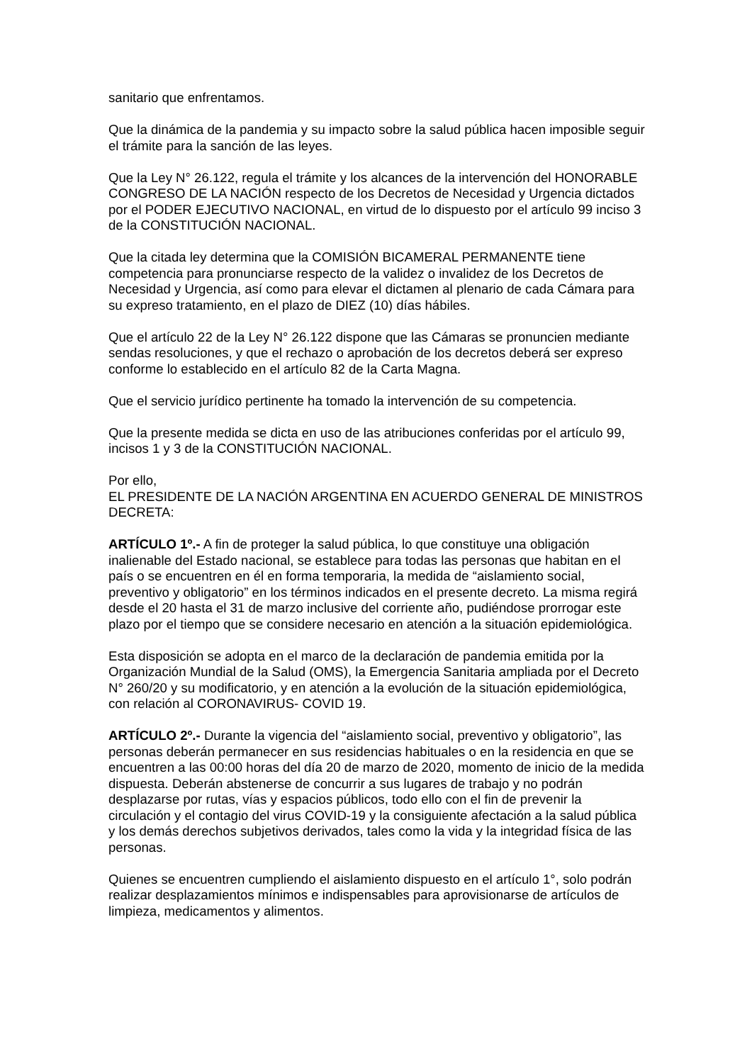sanitario que enfrentamos.
Que la dinámica de la pandemia y su impacto sobre la salud pública hacen imposible seguir el trámite para la sanción de las leyes.
Que la Ley N° 26.122, regula el trámite y los alcances de la intervención del HONORABLE CONGRESO DE LA NACIÓN respecto de los Decretos de Necesidad y Urgencia dictados por el PODER EJECUTIVO NACIONAL, en virtud de lo dispuesto por el artículo 99 inciso 3 de la CONSTITUCIÓN NACIONAL.
Que la citada ley determina que la COMISIÓN BICAMERAL PERMANENTE tiene competencia para pronunciarse respecto de la validez o invalidez de los Decretos de Necesidad y Urgencia, así como para elevar el dictamen al plenario de cada Cámara para su expreso tratamiento, en el plazo de DIEZ (10) días hábiles.
Que el artículo 22 de la Ley N° 26.122 dispone que las Cámaras se pronuncien mediante sendas resoluciones, y que el rechazo o aprobación de los decretos deberá ser expreso conforme lo establecido en el artículo 82 de la Carta Magna.
Que el servicio jurídico pertinente ha tomado la intervención de su competencia.
Que la presente medida se dicta en uso de las atribuciones conferidas por el artículo 99, incisos 1 y 3 de la CONSTITUCIÓN NACIONAL.
Por ello,
EL PRESIDENTE DE LA NACIÓN ARGENTINA EN ACUERDO GENERAL DE MINISTROS
DECRETA:
ARTÍCULO 1º.- A fin de proteger la salud pública, lo que constituye una obligación inalienable del Estado nacional, se establece para todas las personas que habitan en el país o se encuentren en él en forma temporaria, la medida de “aislamiento social, preventivo y obligatorio” en los términos indicados en el presente decreto. La misma regirá desde el 20 hasta el 31 de marzo inclusive del corriente año, pudiéndose prorrogar este plazo por el tiempo que se considere necesario en atención a la situación epidemiológica.
Esta disposición se adopta en el marco de la declaración de pandemia emitida por la Organización Mundial de la Salud (OMS), la Emergencia Sanitaria ampliada por el Decreto N° 260/20 y su modificatorio, y en atención a la evolución de la situación epidemiológica, con relación al CORONAVIRUS- COVID 19.
ARTÍCULO 2º.- Durante la vigencia del “aislamiento social, preventivo y obligatorio”, las personas deberán permanecer en sus residencias habituales o en la residencia en que se encuentren a las 00:00 horas del día 20 de marzo de 2020, momento de inicio de la medida dispuesta. Deberán abstenerse de concurrir a sus lugares de trabajo y no podrán desplazarse por rutas, vías y espacios públicos, todo ello con el fin de prevenir la circulación y el contagio del virus COVID-19 y la consiguiente afectación a la salud pública y los demás derechos subjetivos derivados, tales como la vida y la integridad física de las personas.
Quienes se encuentren cumpliendo el aislamiento dispuesto en el artículo 1°, solo podrán realizar desplazamientos mínimos e indispensables para aprovisionarse de artículos de limpieza, medicamentos y alimentos.